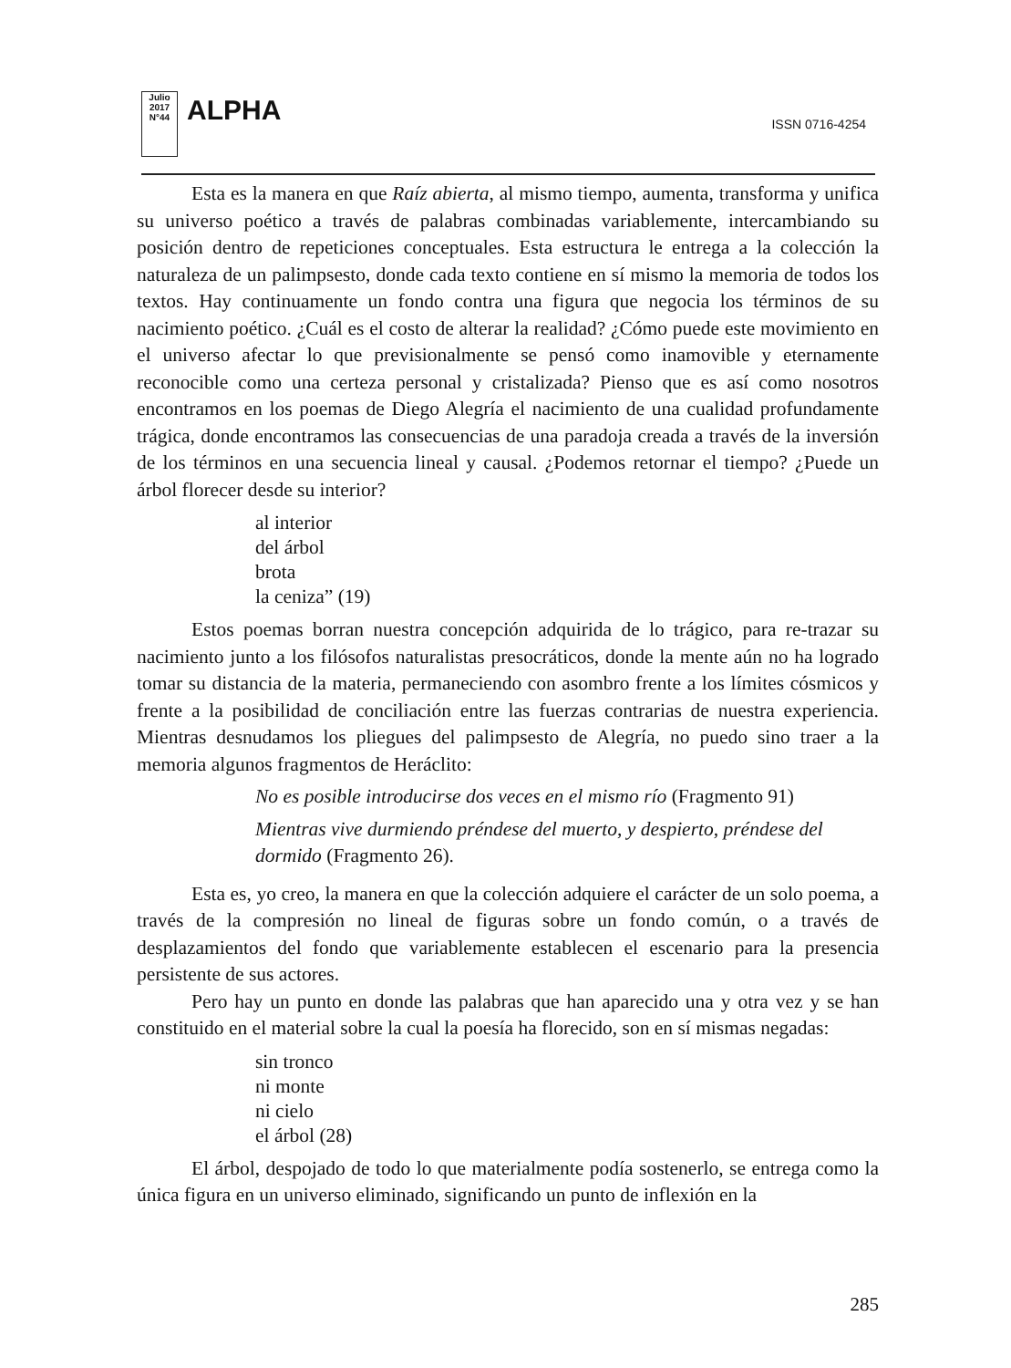Julio 2017
N°44
ALPHA
ISSN 0716-4254
Esta es la manera en que Raíz abierta, al mismo tiempo, aumenta, transforma y unifica su universo poético a través de palabras combinadas variablemente, intercambiando su posición dentro de repeticiones conceptuales. Esta estructura le entrega a la colección la naturaleza de un palimpsesto, donde cada texto contiene en sí mismo la memoria de todos los textos. Hay continuamente un fondo contra una figura que negocia los términos de su nacimiento poético. ¿Cuál es el costo de alterar la realidad? ¿Cómo puede este movimiento en el universo afectar lo que previsionalmente se pensó como inamovible y eternamente reconocible como una certeza personal y cristalizada? Pienso que es así como nosotros encontramos en los poemas de Diego Alegría el nacimiento de una cualidad profundamente trágica, donde encontramos las consecuencias de una paradoja creada a través de la inversión de los términos en una secuencia lineal y causal. ¿Podemos retornar el tiempo? ¿Puede un árbol florecer desde su interior?
al interior
del árbol
brota
la ceniza” (19)
Estos poemas borran nuestra concepción adquirida de lo trágico, para re-trazar su nacimiento junto a los filósofos naturalistas presocráticos, donde la mente aún no ha logrado tomar su distancia de la materia, permaneciendo con asombro frente a los límites cósmicos y frente a la posibilidad de conciliación entre las fuerzas contrarias de nuestra experiencia. Mientras desnudamos los pliegues del palimpsesto de Alegría, no puedo sino traer a la memoria algunos fragmentos de Heráclito:
No es posible introducirse dos veces en el mismo río (Fragmento 91)
Mientras vive durmiendo préndese del muerto, y despierto, préndese del dormido (Fragmento 26).
Esta es, yo creo, la manera en que la colección adquiere el carácter de un solo poema, a través de la compresión no lineal de figuras sobre un fondo común, o a través de desplazamientos del fondo que variablemente establecen el escenario para la presencia persistente de sus actores.
Pero hay un punto en donde las palabras que han aparecido una y otra vez y se han constituido en el material sobre la cual la poesía ha florecido, son en sí mismas negadas:
sin tronco
ni monte
ni cielo
el árbol (28)
El árbol, despojado de todo lo que materialmente podía sostenerlo, se entrega como la única figura en un universo eliminado, significando un punto de inflexión en la
285